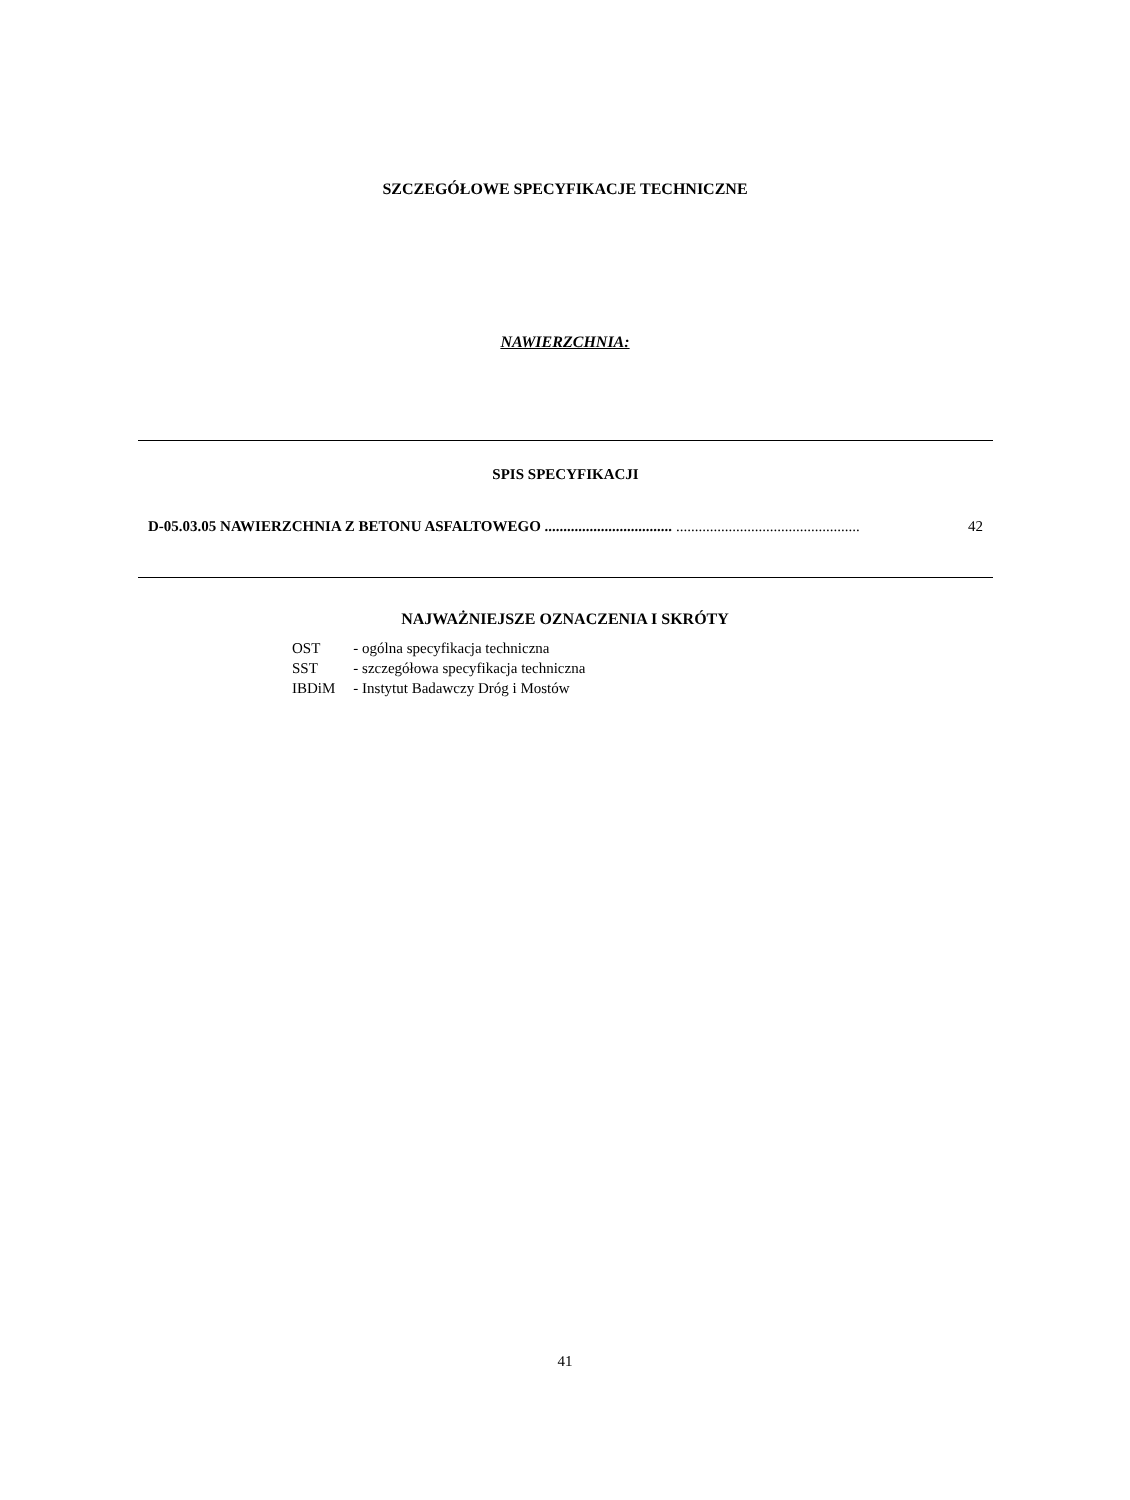SZCZEGÓŁOWE SPECYFIKACJE TECHNICZNE
NAWIERZCHNIA:
SPIS SPECYFIKACJI
D-05.03.05 NAWIERZCHNIA Z BETONU ASFALTOWEGO .................................. ................................................. 42
NAJWAŻNIEJSZE OZNACZENIA I SKRÓTY
| OST | - ogólna specyfikacja techniczna |
| SST | - szczegółowa specyfikacja techniczna |
| IBDiM | - Instytut Badawczy Dróg i Mostów |
41